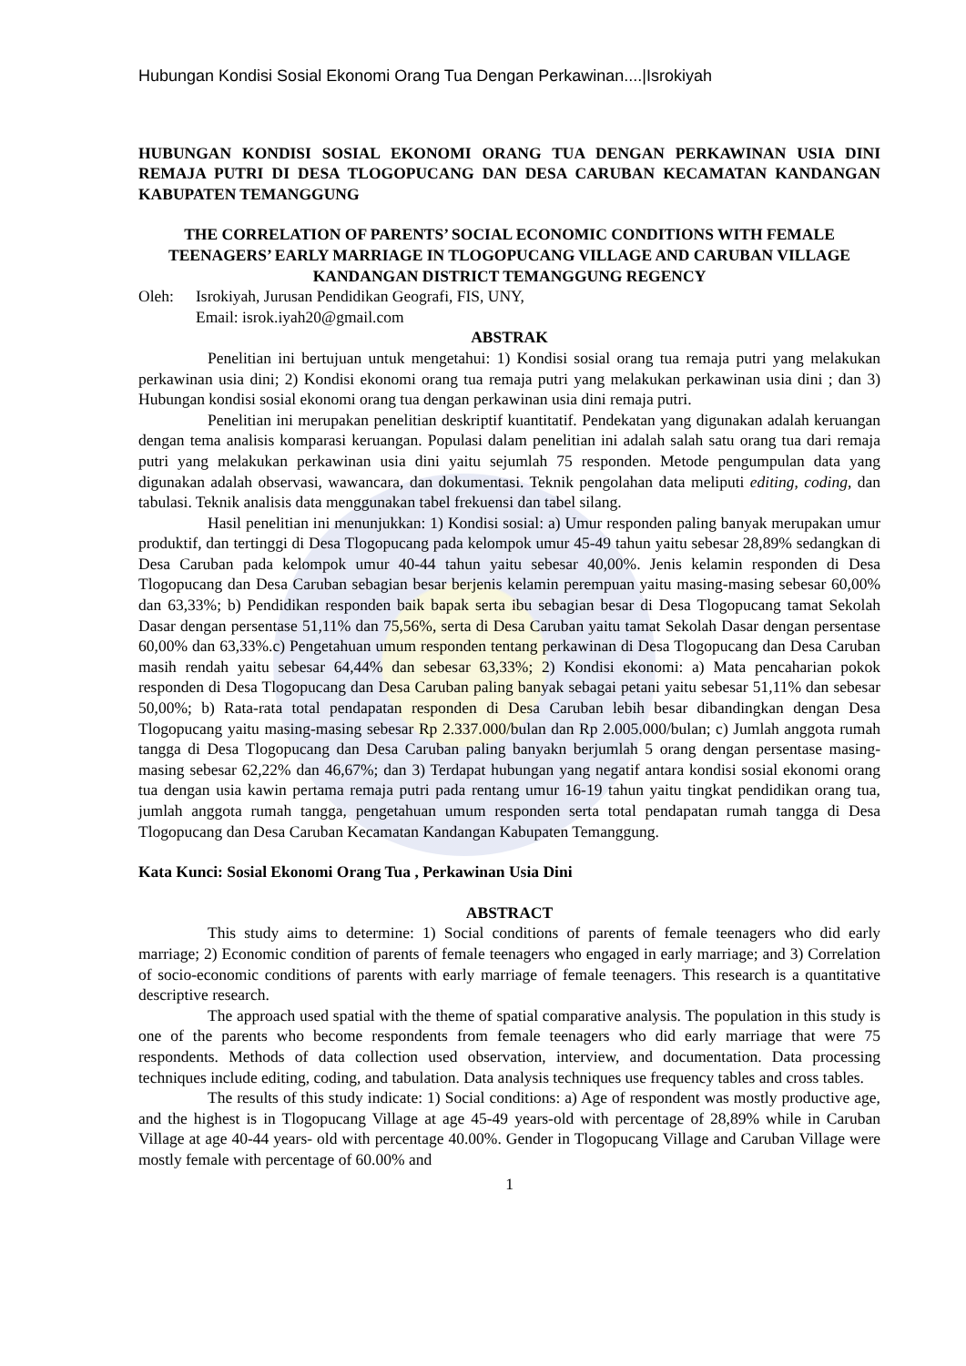Hubungan Kondisi Sosial Ekonomi Orang Tua Dengan Perkawinan....|Isrokiyah
HUBUNGAN KONDISI SOSIAL EKONOMI ORANG TUA DENGAN PERKAWINAN USIA DINI REMAJA PUTRI DI DESA TLOGOPUCANG DAN DESA CARUBAN KECAMATAN KANDANGAN KABUPATEN TEMANGGUNG
THE CORRELATION OF PARENTS’ SOCIAL ECONOMIC CONDITIONS WITH FEMALE TEENAGERS’ EARLY MARRIAGE IN TLOGOPUCANG VILLAGE AND CARUBAN VILLAGE KANDANGAN DISTRICT TEMANGGUNG REGENCY
Oleh: Isrokiyah, Jurusan Pendidikan Geografi, FIS, UNY,
Email: isrok.iyah20@gmail.com
ABSTRAK
Penelitian ini bertujuan untuk mengetahui: 1) Kondisi sosial orang tua remaja putri yang melakukan perkawinan usia dini; 2) Kondisi ekonomi orang tua remaja putri yang melakukan perkawinan usia dini ; dan 3) Hubungan kondisi sosial ekonomi orang tua dengan perkawinan usia dini remaja putri.
Penelitian ini merupakan penelitian deskriptif kuantitatif. Pendekatan yang digunakan adalah keruangan dengan tema analisis komparasi keruangan. Populasi dalam penelitian ini adalah salah satu orang tua dari remaja putri yang melakukan perkawinan usia dini yaitu sejumlah 75 responden. Metode pengumpulan data yang digunakan adalah observasi, wawancara, dan dokumentasi. Teknik pengolahan data meliputi editing, coding, dan tabulasi. Teknik analisis data menggunakan tabel frekuensi dan tabel silang.
Hasil penelitian ini menunjukkan: 1) Kondisi sosial: a) Umur responden paling banyak merupakan umur produktif, dan tertinggi di Desa Tlogopucang pada kelompok umur 45-49 tahun yaitu sebesar 28,89% sedangkan di Desa Caruban pada kelompok umur 40-44 tahun yaitu sebesar 40,00%. Jenis kelamin responden di Desa Tlogopucang dan Desa Caruban sebagian besar berjenis kelamin perempuan yaitu masing-masing sebesar 60,00% dan 63,33%; b) Pendidikan responden baik bapak serta ibu sebagian besar di Desa Tlogopucang tamat Sekolah Dasar dengan persentase 51,11% dan 75,56%, serta di Desa Caruban yaitu tamat Sekolah Dasar dengan persentase 60,00% dan 63,33%.c) Pengetahuan umum responden tentang perkawinan di Desa Tlogopucang dan Desa Caruban masih rendah yaitu sebesar 64,44% dan sebesar 63,33%; 2) Kondisi ekonomi: a) Mata pencaharian pokok responden di Desa Tlogopucang dan Desa Caruban paling banyak sebagai petani yaitu sebesar 51,11% dan sebesar 50,00%; b) Rata-rata total pendapatan responden di Desa Caruban lebih besar dibandingkan dengan Desa Tlogopucang yaitu masing-masing sebesar Rp 2.337.000/bulan dan Rp 2.005.000/bulan; c) Jumlah anggota rumah tangga di Desa Tlogopucang dan Desa Caruban paling banyakn berjumlah 5 orang dengan persentase masing-masing sebesar 62,22% dan 46,67%; dan 3) Terdapat hubungan yang negatif antara kondisi sosial ekonomi orang tua dengan usia kawin pertama remaja putri pada rentang umur 16-19 tahun yaitu tingkat pendidikan orang tua, jumlah anggota rumah tangga, pengetahuan umum responden serta total pendapatan rumah tangga di Desa Tlogopucang dan Desa Caruban Kecamatan Kandangan Kabupaten Temanggung.
Kata Kunci: Sosial Ekonomi Orang Tua , Perkawinan Usia Dini
ABSTRACT
This study aims to determine: 1) Social conditions of parents of female teenagers who did early marriage; 2) Economic condition of parents of female teenagers who engaged in early marriage; and 3) Correlation of socio-economic conditions of parents with early marriage of female teenagers. This research is a quantitative descriptive research.
The approach used spatial with the theme of spatial comparative analysis. The population in this study is one of the parents who become respondents from female teenagers who did early marriage that were 75 respondents. Methods of data collection used observation, interview, and documentation. Data processing techniques include editing, coding, and tabulation. Data analysis techniques use frequency tables and cross tables.
The results of this study indicate: 1) Social conditions: a) Age of respondent was mostly productive age, and the highest is in Tlogopucang Village at age 45-49 years-old with percentage of 28,89% while in Caruban Village at age 40-44 years- old with percentage 40.00%. Gender in Tlogopucang Village and Caruban Village were mostly female with percentage of 60.00% and
1